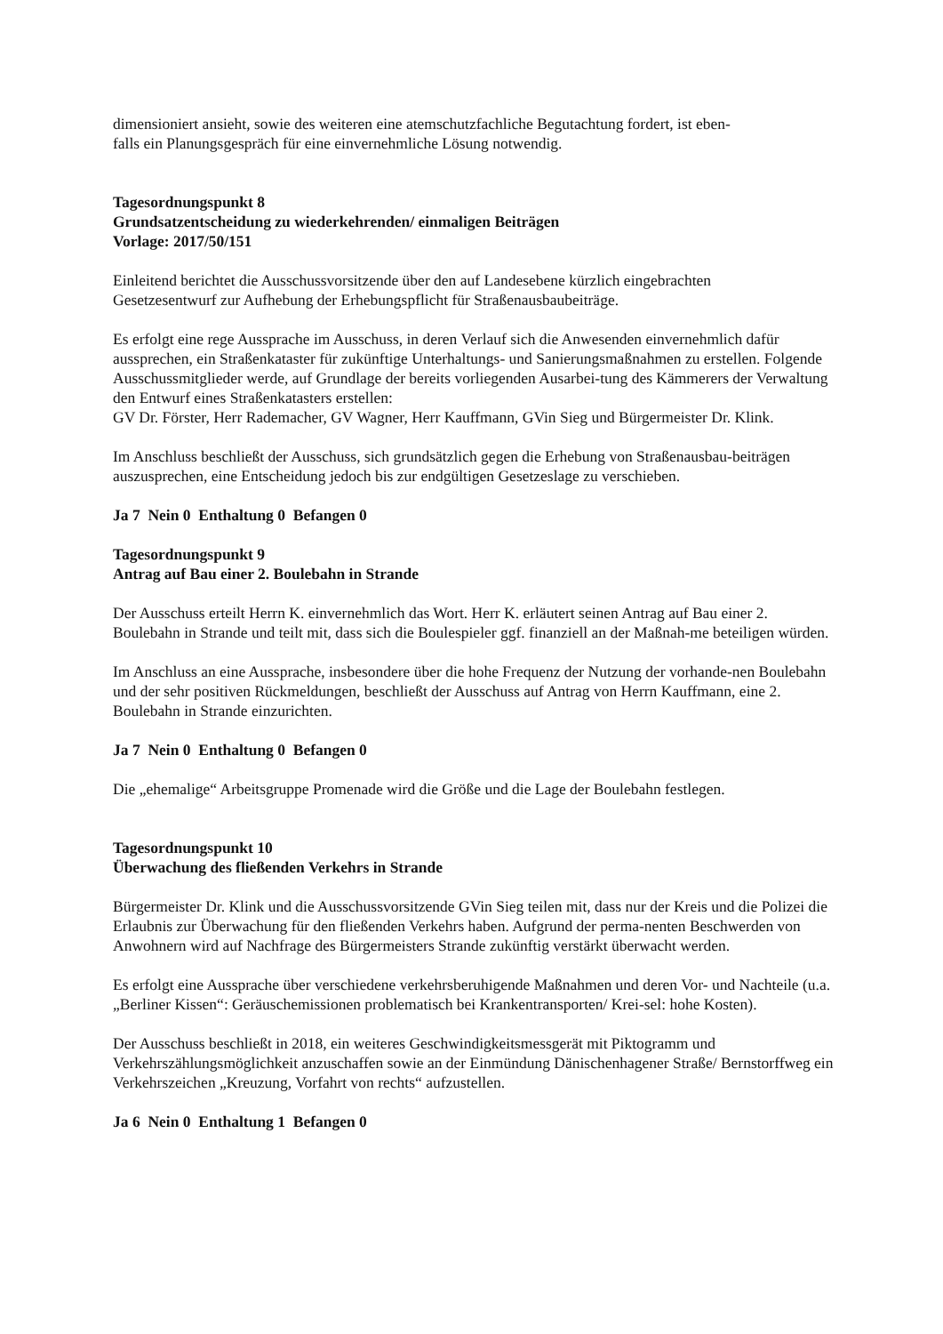dimensioniert ansieht, sowie des weiteren eine atemschutzfachliche Begutachtung fordert, ist eben-
falls ein Planungsgespräch für eine einvernehmliche Lösung notwendig.
Tagesordnungspunkt 8
Grundsatzentscheidung zu wiederkehrenden/ einmaligen Beiträgen
Vorlage: 2017/50/151
Einleitend berichtet die Ausschussvorsitzende über den auf Landesebene kürzlich eingebrachten
Gesetzesentwurf zur Aufhebung der Erhebungspflicht für Straßenausbaubeiträge.
Es erfolgt eine rege Aussprache im Ausschuss, in deren Verlauf sich die Anwesenden einvernehmlich dafür aussprechen, ein Straßenkataster für zukünftige Unterhaltungs- und Sanierungsmaßnahmen zu erstellen. Folgende Ausschussmitglieder werde, auf Grundlage der bereits vorliegenden Ausarbei-tung des Kämmerers der Verwaltung den Entwurf eines Straßenkatasters erstellen:
GV Dr. Förster, Herr Rademacher, GV Wagner, Herr Kauffmann, GVin Sieg und Bürgermeister Dr. Klink.
Im Anschluss beschließt der Ausschuss, sich grundsätzlich gegen die Erhebung von Straßenausbau-beiträgen auszusprechen, eine Entscheidung jedoch bis zur endgültigen Gesetzeslage zu verschieben.
Ja 7 Nein 0 Enthaltung 0 Befangen 0
Tagesordnungspunkt 9
Antrag auf Bau einer 2. Boulebahn in Strande
Der Ausschuss erteilt Herrn K. einvernehmlich das Wort. Herr K. erläutert seinen Antrag auf Bau einer 2. Boulebahn in Strande und teilt mit, dass sich die Boulespieler ggf. finanziell an der Maßnah-me beteiligen würden.
Im Anschluss an eine Aussprache, insbesondere über die hohe Frequenz der Nutzung der vorhande-nen Boulebahn und der sehr positiven Rückmeldungen, beschließt der Ausschuss auf Antrag von Herrn Kauffmann, eine 2. Boulebahn in Strande einzurichten.
Ja 7 Nein 0 Enthaltung 0 Befangen 0
Die „ehemalige“ Arbeitsgruppe Promenade wird die Größe und die Lage der Boulebahn festlegen.
Tagesordnungspunkt 10
Überwachung des fließenden Verkehrs in Strande
Bürgermeister Dr. Klink und die Ausschussvorsitzende GVin Sieg teilen mit, dass nur der Kreis und die Polizei die Erlaubnis zur Überwachung für den fließenden Verkehrs haben. Aufgrund der perma-nenten Beschwerden von Anwohnern wird auf Nachfrage des Bürgermeisters Strande zukünftig verstärkt überwacht werden.
Es erfolgt eine Aussprache über verschiedene verkehrsberuhigende Maßnahmen und deren Vor- und Nachteile (u.a. „Berliner Kissen“: Geräuschemissionen problematisch bei Krankentransporten/ Krei-sel: hohe Kosten).
Der Ausschuss beschließt in 2018, ein weiteres Geschwindigkeitsmessgerät mit Piktogramm und Verkehrszählungsmöglichkeit anzuschaffen sowie an der Einmündung Dänischenhagener Straße/ Bernstorffweg ein Verkehrszeichen „Kreuzung, Vorfahrt von rechts“ aufzustellen.
Ja 6 Nein 0 Enthaltung 1 Befangen 0